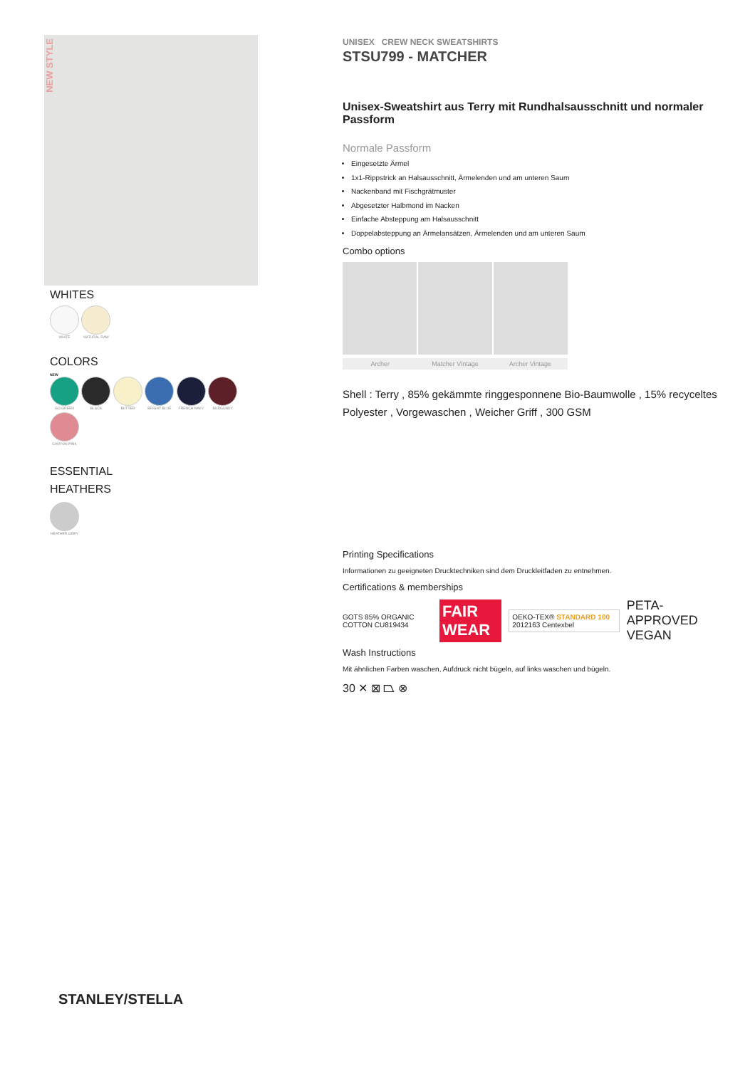NEW STYLE
WHITES
WHITE NATURAL RAW
COLORS
NEW
GO GREEN BLACK BUTTER BRIGHT BLUE FRENCH NAVY BURGUNDY CANYON PINK
ESSENTIAL
HEATHERS
HEATHER GREY
STANLEY/STELLA
UNISEX CREW NECK SWEATSHIRTS
STSU799 - MATCHER
Unisex-Sweatshirt aus Terry mit Rundhalsausschnitt und normaler Passform
Normale Passform
Eingesetzte Ärmel
1x1-Rippstrick an Halsausschnitt, Ärmelenden und am unteren Saum
Nackenband mit Fischgrätmuster
Abgesetzter Halbmond im Nacken
Einfache Absteppung am Halsausschnitt
Doppelabsteppung an Ärmelansätzen, Ärmelenden und am unteren Saum
Combo options
Archer Matcher Vintage Archer Vintage
Shell : Terry , 85% gekämmte ringgesponnene Bio-Baumwolle , 15% recyceltes Polyester , Vorgewaschen , Weicher Griff , 300 GSM
Printing Specifications
Informationen zu geeigneten Drucktechniken sind dem Druckleitfaden zu entnehmen.
Certifications & memberships
GOTS 85% ORGANIC COTTON CU819434 FAIR WEAR OEKO-TEX® STANDARD 100 2012163 Centexbel PETA-APPROVED VEGAN
Wash Instructions
Mit ähnlichen Farben waschen, Aufdruck nicht bügeln, auf links waschen und bügeln.
30 ✕ ⊠ ⏢ ⊗